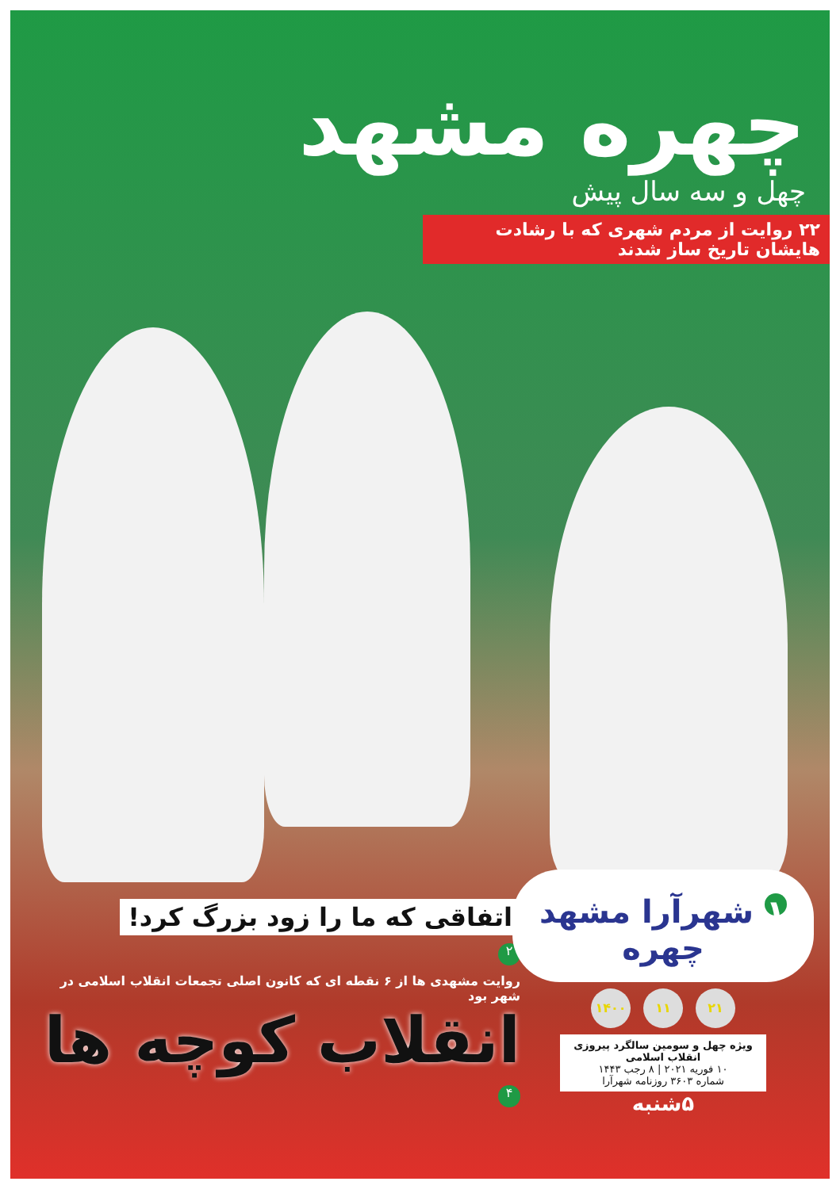چهره مشهد
چهل و سه سال پیش
۲۲ روایت از مردم شهری که با رشادت هایشان تاریخ ساز شدند
اتفاقی که ما را زود بزرگ کرد!
۲
روایت مشهدی ها از ۶ نقطه ای که کانون اصلی تجمعات انقلاب اسلامی در شهر بود
انقلاب کوچه ها
۴
۱ شهرآرا مشهد چهره
۲۱ ۱۱ ۱۴۰۰
ویژه چهل و سومین سالگرد پیروزی انقلاب اسلامی
۱۰ فوریه ۲۰۲۱ | ۸ رجب ۱۴۴۳
شماره ۳۶۰۳ روزنامه شهرآرا
۵شنبه